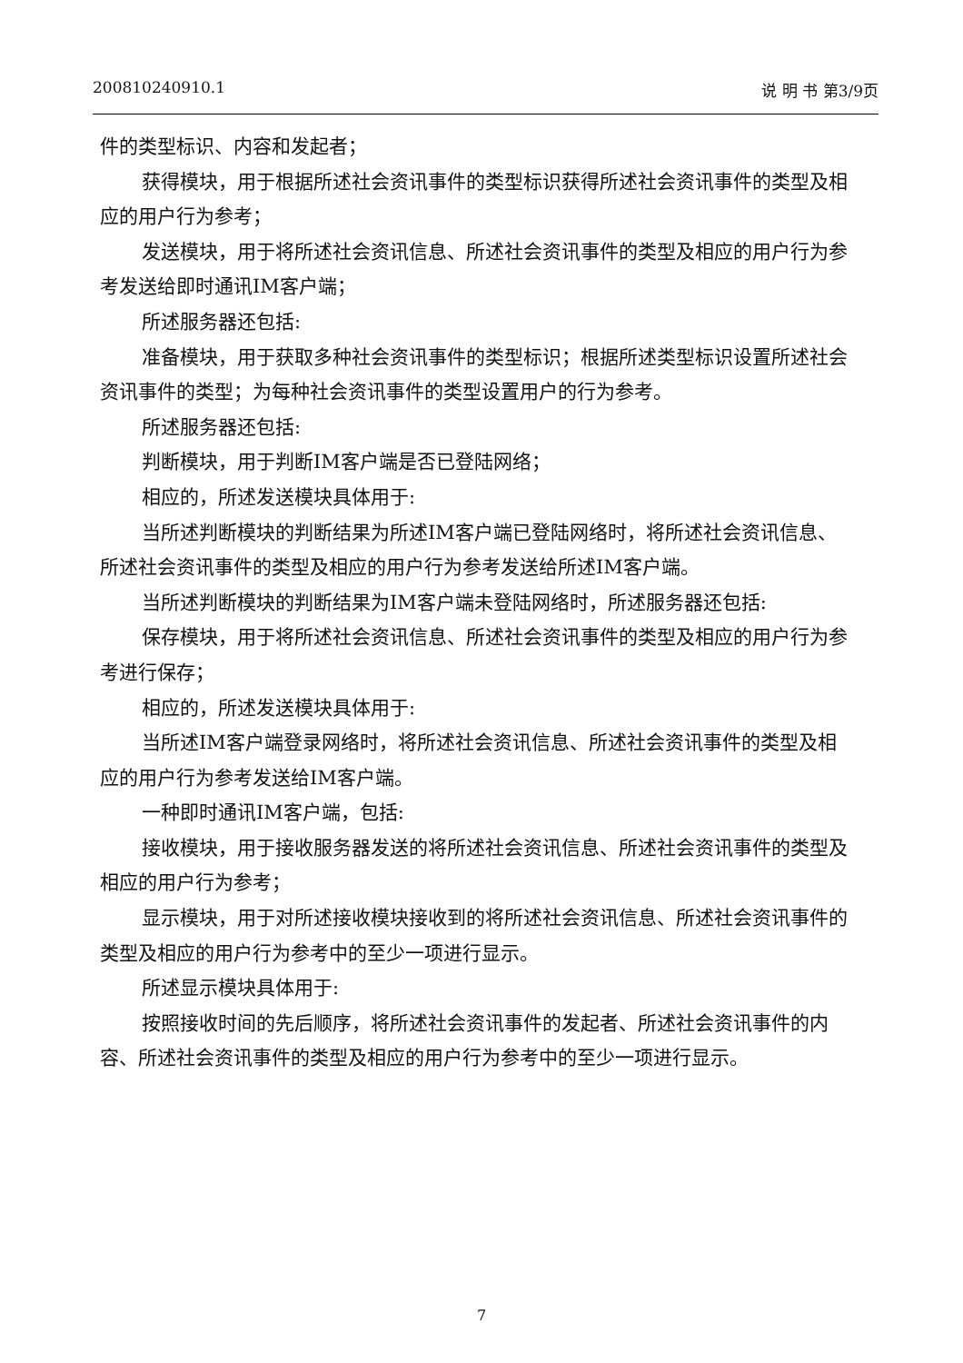200810240910.1 说 明 书 第3/9页
件的类型标识、内容和发起者；
获得模块，用于根据所述社会资讯事件的类型标识获得所述社会资讯事件的类型及相应的用户行为参考；
发送模块，用于将所述社会资讯信息、所述社会资讯事件的类型及相应的用户行为参考发送给即时通讯IM客户端；
所述服务器还包括:
准备模块，用于获取多种社会资讯事件的类型标识；根据所述类型标识设置所述社会资讯事件的类型；为每种社会资讯事件的类型设置用户的行为参考。
所述服务器还包括:
判断模块，用于判断IM客户端是否已登陆网络；
相应的，所述发送模块具体用于:
当所述判断模块的判断结果为所述IM客户端已登陆网络时，将所述社会资讯信息、所述社会资讯事件的类型及相应的用户行为参考发送给所述IM客户端。
当所述判断模块的判断结果为IM客户端未登陆网络时，所述服务器还包括:
保存模块，用于将所述社会资讯信息、所述社会资讯事件的类型及相应的用户行为参考进行保存；
相应的，所述发送模块具体用于:
当所述IM客户端登录网络时，将所述社会资讯信息、所述社会资讯事件的类型及相应的用户行为参考发送给IM客户端。
一种即时通讯IM客户端，包括:
接收模块，用于接收服务器发送的将所述社会资讯信息、所述社会资讯事件的类型及相应的用户行为参考；
显示模块，用于对所述接收模块接收到的将所述社会资讯信息、所述社会资讯事件的类型及相应的用户行为参考中的至少一项进行显示。
所述显示模块具体用于:
按照接收时间的先后顺序，将所述社会资讯事件的发起者、所述社会资讯事件的内容、所述社会资讯事件的类型及相应的用户行为参考中的至少一项进行显示。
7